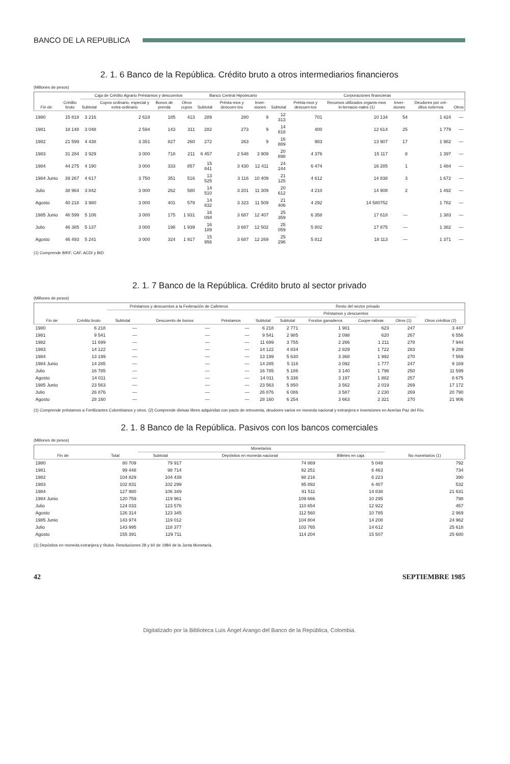BANCO DE LA REPUBLICA
2. 1. 6 Banco de la República. Crédito bruto a otros intermediarios financieros
(Millones de pesos)
| Fin de: | Crédito bruto | Caja de Crédito Agrario Préstamos y descuentos | | | | Banco Central Hipotecario | | | Corporaciones financieras | | | | | |
| --- | --- | --- | --- | --- | --- | --- | --- | --- | --- | --- | --- | --- | --- | --- |
| | | Subtotal | Cupos ordinario, especial y extra-ordinario | Bonos de prenda | Otros cupos | Subtotal | Présta-mos y descuen-tos | Inver-siones | Subtotal | Présta-mos y descuen-tos | Recursos utilizados organis-mos in-ternacio-nales (1) | Inver-siones | Deudores por cré-ditos externos | Otros |
| 1980 | 15 818 | 3 216 | 2 618 | 185 | 413 | 289 | 280 | 9 | 12 313 | 701 | 10 134 | 54 | 1 424 | — |
| 1981 | 18 148 | 3 048 | 2 594 | 143 | 311 | 282 | 273 | 9 | 14 818 | 400 | 12 614 | 25 | 1 779 | — |
| 1982 | 21 599 | 4 438 | 3 351 | 827 | 260 | 272 | 263 | 9 | 16 889 | 983 | 13 907 | 17 | 1 982 | — |
| 1983 | 31 284 | 3 929 | 3 000 | 718 | 211 | 6 457 | 2 548 | 3 909 | 20 898 | 4 376 | 15 117 | 8 | 1 397 | — |
| 1984 | 44 275 | 4 190 | 3 000 | 333 | 857 | 15 841 | 3 430 | 12 411 | 24 244 | 6 474 | 16 285 | 1 | 1 484 | — |
| 1984 Junio | 39 267 | 4 617 | 3 750 | 351 | 516 | 13 525 | 3 116 | 10 409 | 21 125 | 4 612 | 14 838 | 3 | 1 672 | — |
| Julio | 38 964 | 3 842 | 3 000 | 262 | 580 | 14 510 | 3 201 | 11 309 | 20 612 | 4 210 | 14 908 | 2 | 1 492 | — |
| Agosto | 40 218 | 3 980 | 3 000 | 401 | 579 | 14 832 | 3 323 | 11 509 | 21 406 | 4 292 | 14 580752 | | 1 782 | — |
| 1985 Junio | 46 599 | 5 106 | 3 000 | 175 | 1 931 | 16 094 | 3 687 | 12 407 | 25 359 | 6 358 | 17 618 | — | 1 383 | — |
| Julio | 46 385 | 5 137 | 3 000 | 198 | 1 939 | 16 189 | 3 687 | 12 502 | 25 059 | 5 802 | 17 875 | — | 1 382 | — |
| Agosto | 46 493 | 5 241 | 3 000 | 324 | 1 917 | 15 956 | 3 687 | 12 269 | 25 296 | 5 812 | 18 113 | — | 1 371 | — |
(1) Comprende BIRF, CAF, ACDI y BID
2. 1. 7 Banco de la República. Crédito bruto al sector privado
(Millones de pesos)
| Fin de: | Crédito bruto | Préstamos y descuentos a la Federación de Cafeteros | | | Resto del sector privado | | | | | |
| --- | --- | --- | --- | --- | --- | --- | --- | --- | --- | --- |
| | | Subtotal | Descuento de bonos | Préstamos | Subtotal | Préstamos y descuentos | | | | Otros créditos (2) |
| | | | | | | Subtotal | Fondos ganaderos | Coope-rativas | Otros (1) | |
| 1980 | 6 218 | — | — | — | 6 218 | 2 771 | 1 901 | 623 | 247 | 3 447 |
| 1981 | 9 541 | — | — | — | 9 541 | 2 985 | 2 098 | 620 | 267 | 6 556 |
| 1982 | 11 699 | — | — | — | 11 699 | 3 755 | 2 266 | 1 211 | 278 | 7 944 |
| 1983 | 14 122 | — | — | — | 14 122 | 4 834 | 2 829 | 1 722 | 283 | 9 288 |
| 1984 | 13 199 | — | — | — | 13 199 | 5 630 | 3 368 | 1 992 | 270 | 7 569 |
| 1984 Junio | 14 285 | — | — | — | 14 285 | 5 116 | 3 092 | 1 777 | 247 | 9 169 |
| Julio | 16 785 | — | — | — | 16 785 | 5 186 | 3 140 | 1 796 | 250 | 11 599 |
| Agosto | 14 011 | — | — | — | 14 011 | 5 336 | 3 197 | 1 882 | 257 | 8 675 |
| 1985 Junio | 23 563 | — | — | — | 23 563 | 5 850 | 3 562 | 2 019 | 269 | 17 172 |
| Julio | 26 876 | — | — | — | 26 876 | 6 086 | 3 587 | 2 230 | 269 | 20 790 |
| Agosto | 28 160 | — | — | — | 28 160 | 6 254 | 3 663 | 2 321 | 270 | 21 906 |
(1) Comprende préstamos a Fertilizantes Colombianos y otros. (2) Comprende divisas libres adquiridas con pacto de retroventa, deudores varios en moneda nacional y extranjera e inversiones en Acerías Paz del Río.
2. 1. 8 Banco de la República. Pasivos con los bancos comerciales
(Millones de pesos)
| Fin de: | Total | Monetarios | | | No monetarios (1) |
| --- | --- | --- | --- | --- | --- |
| | | Subtotal | Depósitos en moneda nacional | Billetes en caja | |
| 1980 | 80 709 | 79 917 | 74 869 | 5 048 | 792 |
| 1981 | 99 448 | 98 714 | 92 251 | 6 463 | 734 |
| 1982 | 104 829 | 104 439 | 98 216 | 6 223 | 390 |
| 1983 | 102 831 | 102 299 | 95 892 | 6 407 | 532 |
| 1984 | 127 980 | 106 349 | 91 511 | 14 838 | 21 631 |
| 1984 Junio | 120 759 | 119 961 | 109 666 | 10 295 | 798 |
| Julio | 124 033 | 123 576 | 110 654 | 12 922 | 457 |
| Agosto | 126 314 | 123 345 | 112 560 | 10 785 | 2 969 |
| 1985 Junio | 143 974 | 119 012 | 104 804 | 14 208 | 24 962 |
| Julio | 143 995 | 118 377 | 103 765 | 14 612 | 25 618 |
| Agosto | 155 391 | 129 711 | 114 204 | 15 507 | 25 680 |
(1) Depósitos en moneda extranjera y títulos. Resoluciones 28 y 60 de 1984 de la Junta Monetaria.
42 SEPTIEMBRE 1985
Digitalizado por la Biblioteca Luis Ángel Arango del Banco de la República, Colombia.